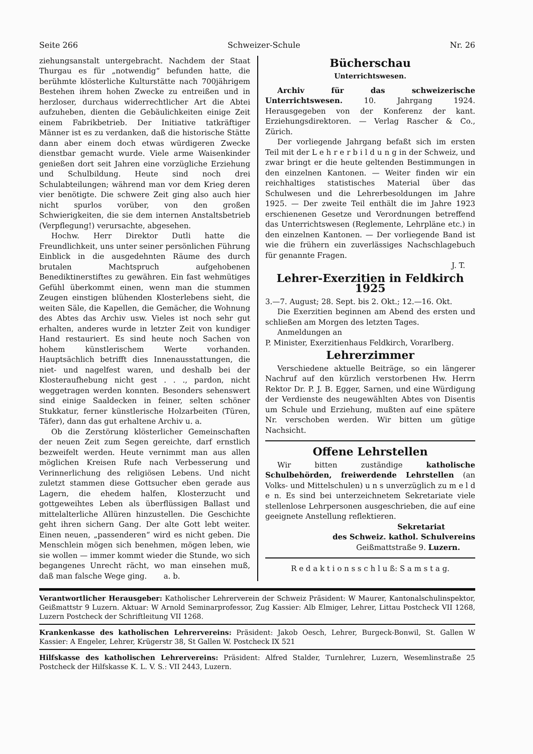Seite 266 Schweizer-Schule Nr. 26
ziehungsanstalt untergebracht. Nachdem der Staat Thurgau es für „notwendig“ befunden hatte, die berühmte klösterliche Kulturstätte nach 700jährigem Bestehen ihrem hohen Zwecke zu entreißen und in herzloser, durchaus widerrechtlicher Art die Abtei aufzuheben, dienten die Gebäulichkeiten einige Zeit einem Fabrikbetrieb. Der Initiative tatkräftiger Männer ist es zu verdanken, daß die historische Stätte dann aber einem doch etwas würdigeren Zwecke dienstbar gemacht wurde. Viele arme Waisenkinder genießen dort seit Jahren eine vorzügliche Erziehung und Schulbildung. Heute sind noch drei Schulabteilungen; während man vor dem Krieg deren vier benötigte. Die schwere Zeit ging also auch hier nicht spurlos vorüber, von den großen Schwierigkeiten, die sie dem internen Anstaltsbetrieb (Verpflegung!) verursachte, abgesehen.
Hochw. Herr Direktor Dutli hatte die Freundlichkeit, uns unter seiner persönlichen Führung Einblick in die ausgedehnten Räume des durch brutalen Machtspruch aufgehobenen Benediktinerstiftes zu gewähren. Ein fast wehmütiges Gefühl überkommt einen, wenn man die stummen Zeugen einstigen blühenden Klosterlebens sieht, die weiten Säle, die Kapellen, die Gemächer, die Wohnung des Abtes das Archiv usw. Vieles ist noch sehr gut erhalten, anderes wurde in letzter Zeit von kundiger Hand restauriert. Es sind heute noch Sachen von hohem künstlerischem Werte vorhanden. Hauptsächlich betrifft dies Innenausstattungen, die niet- und nagelfest waren, und deshalb bei der Klosteraufhebung nicht gest . . ., pardon, nicht weggetragen werden konnten. Besonders sehenswert sind einige Saaldecken in feiner, selten schöner Stukkatur, ferner künstlerische Holzarbeiten (Türen, Täfer), dann das gut erhaltene Archiv u. a.
Ob die Zerstörung klösterlicher Gemeinschaften der neuen Zeit zum Segen gereichte, darf ernstlich bezweifelt werden. Heute vernimmt man aus allen möglichen Kreisen Rufe nach Verbesserung und Verinnerlichung des religiösen Lebens. Und nicht zuletzt stammen diese Gottsucher eben gerade aus Lagern, die ehedem halfen, Klosterzucht und gottgeweihtes Leben als überflüssigen Ballast und mittelalterliche Allüren hinzustellen. Die Geschichte geht ihren sichern Gang. Der alte Gott lebt weiter. Einen neuen, „passenderen“ wird es nicht geben. Die Menschlein mögen sich benehmen, mögen leben, wie sie wollen — immer kommt wieder die Stunde, wo sich begangenes Unrecht rächt, wo man einsehen muß, daß man falsche Wege ging. a. b.
Bücherschau
Unterrichtswesen.
Archiv für das schweizerische Unterrichtswesen. 10. Jahrgang 1924. Herausgegeben von der Konferenz der kant. Erziehungsdirektoren. — Verlag Rascher & Co., Zürich.
Der vorliegende Jahrgang befaßt sich im ersten Teil mit der L e h r e r b i l d u n g in der Schweiz, und zwar bringt er die heute geltenden Bestimmungen in den einzelnen Kantonen. — Weiter finden wir ein reichhaltiges statistisches Material über das Schulwesen und die Lehrerbesoldungen im Jahre 1925. — Der zweite Teil enthält die im Jahre 1923 erschienenen Gesetze und Verordnungen betreffend das Unterrichtswesen (Reglemente, Lehrpläne etc.) in den einzelnen Kantonen. — Der vorliegende Band ist wie die frühern ein zuverlässiges Nachschlagebuch für genannte Fragen.
J. T.
Lehrer-Exerzitien in Feldkirch 1925
3.—7. August; 28. Sept. bis 2. Okt.; 12.—16. Okt.
Die Exerzitien beginnen am Abend des ersten und schließen am Morgen des letzten Tages.
Anmeldungen an
P. Minister, Exerzitienhaus Feldkirch, Vorarlberg.
Lehrerzimmer
Verschiedene aktuelle Beiträge, so ein längerer Nachruf auf den kürzlich verstorbenen Hw. Herrn Rektor Dr. P. J. B. Egger, Sarnen, und eine Würdigung der Verdienste des neugewählten Abtes von Disentis um Schule und Erziehung, mußten auf eine spätere Nr. verschoben werden. Wir bitten um gütige Nachsicht.
Offene Lehrstellen
Wir bitten zuständige katholische Schulbehörden, freiwerdende Lehrstellen (an Volks- und Mittelschulen) u n s unverzüglich zu m e l d e n. Es sind bei unterzeichnetem Sekretariate viele stellenlose Lehrpersonen ausgeschrieben, die auf eine geeignete Anstellung reflektieren.
Sekretariat
des Schweiz. kathol. Schulvereins
Geißmattstraße 9. Luzern.
R e d a k t i o n s s c h l u ß: S a m s t a g.
Verantwortlicher Herausgeber: Katholischer Lehrerverein der Schweiz Präsident: W Maurer, Kantonalschulinspektor, Geißmattstr 9 Luzern. Aktuar: W Arnold Seminarprofessor, Zug Kassier: Alb Elmiger, Lehrer, Littau Postcheck VII 1268, Luzern Postcheck der Schriftleitung VII 1268.
Krankenkasse des katholischen Lehrervereins: Präsident: Jakob Oesch, Lehrer, Burgeck-Bonwil, St. Gallen W Kassier: A Engeler, Lehrer, Krügerstr 38, St Gallen W. Postcheck IX 521
Hilfskasse des katholischen Lehrervereins: Präsident: Alfred Stalder, Turnlehrer, Luzern, Wesemlinstraße 25 Postcheck der Hilfskasse K. L. V. S.: VII 2443, Luzern.